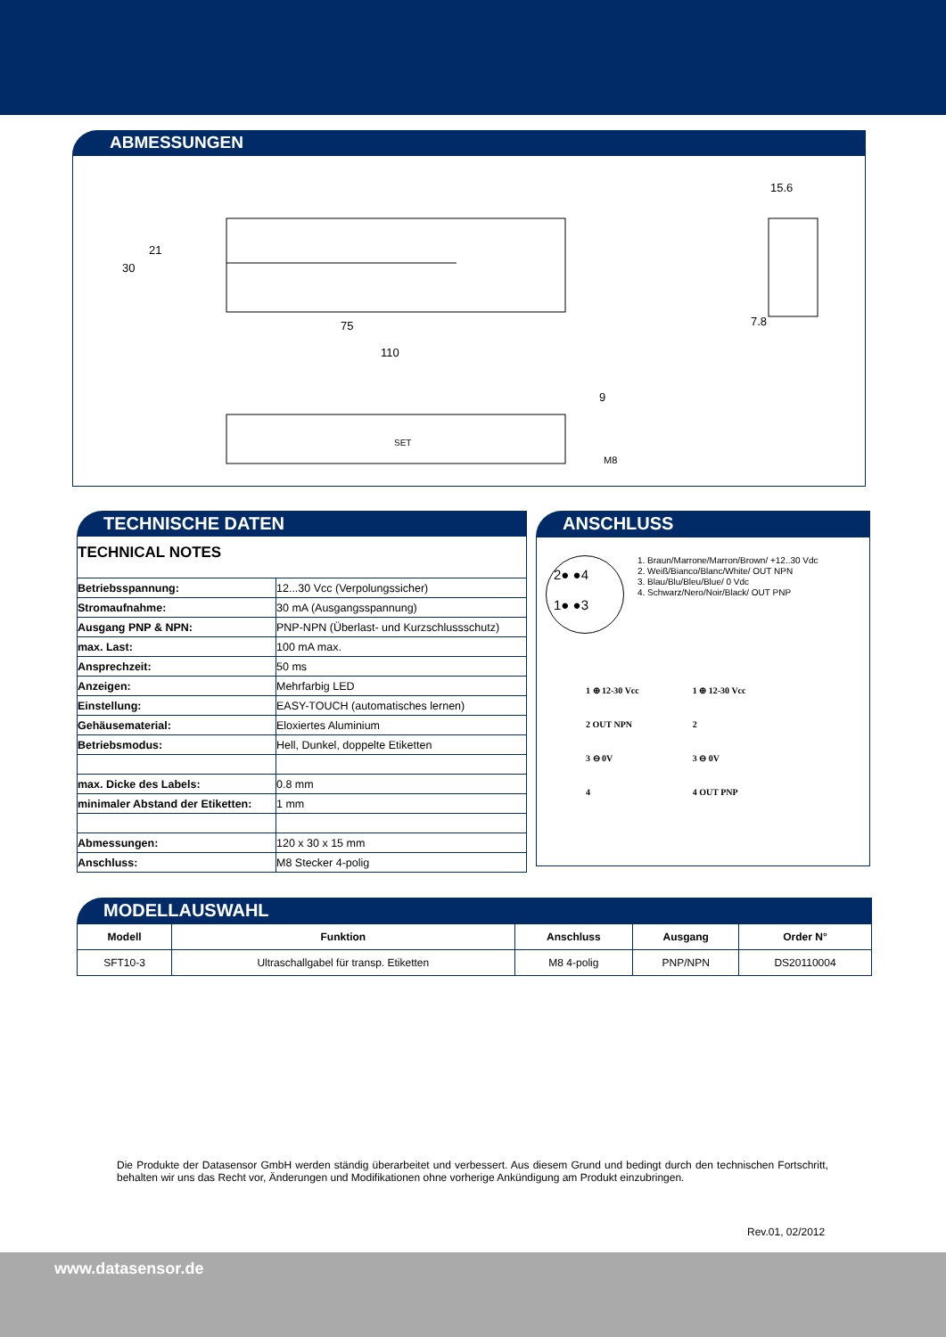ABMESSUNGEN
75
110
30
21
15.6
7.8
SET
9
M8
TECHNISCHE DATEN
TECHNICAL NOTES
| Betriebsspannung: | 12...30 Vcc (Verpolungssicher) |
| Stromaufnahme: | 30 mA (Ausgangsspannung) |
| Ausgang PNP & NPN: | PNP-NPN (Überlast- und Kurzschlussschutz) |
| max. Last: | 100 mA max. |
| Ansprechzeit: | 50 ms |
| Anzeigen: | Mehrfarbig LED |
| Einstellung: | EASY-TOUCH (automatisches lernen) |
| Gehäusematerial: | Eloxiertes Aluminium |
| Betriebsmodus: | Hell, Dunkel, doppelte Etiketten |
| max. Dicke des Labels: | 0.8 mm |
| minimaler Abstand der Etiketten: | 1 mm |
| Abmessungen: | 120 x 30 x 15 mm |
| Anschluss: | M8 Stecker 4-polig |
ANSCHLUSS
2● ●4
1● ●3
1. Braun/Marrone/Marron/Brown/ +12..30 Vdc
2. Weiß/Bianco/Blanc/White/ OUT NPN
3. Blau/Blu/Bleu/Blue/ 0 Vdc
4. Schwarz/Nero/Noir/Black/ OUT PNP
1 ⊕ 12-30 Vcc
2 OUT NPN
3 ⊖ 0V
4
1 ⊕ 12-30 Vcc
2
3 ⊖ 0V
4 OUT PNP
MODELLAUSWAHL
| Modell | Funktion | Anschluss | Ausgang | Order N° |
| --- | --- | --- | --- | --- |
| SFT10-3 | Ultraschallgabel für transp. Etiketten | M8 4-polig | PNP/NPN | DS20110004 |
Die Produkte der Datasensor GmbH werden ständig überarbeitet und verbessert. Aus diesem Grund und bedingt durch den technischen Fortschritt, behalten wir uns das Recht vor, Änderungen und Modifikationen ohne vorherige Ankündigung am Produkt einzubringen.
Rev.01, 02/2012
www.datasensor.de